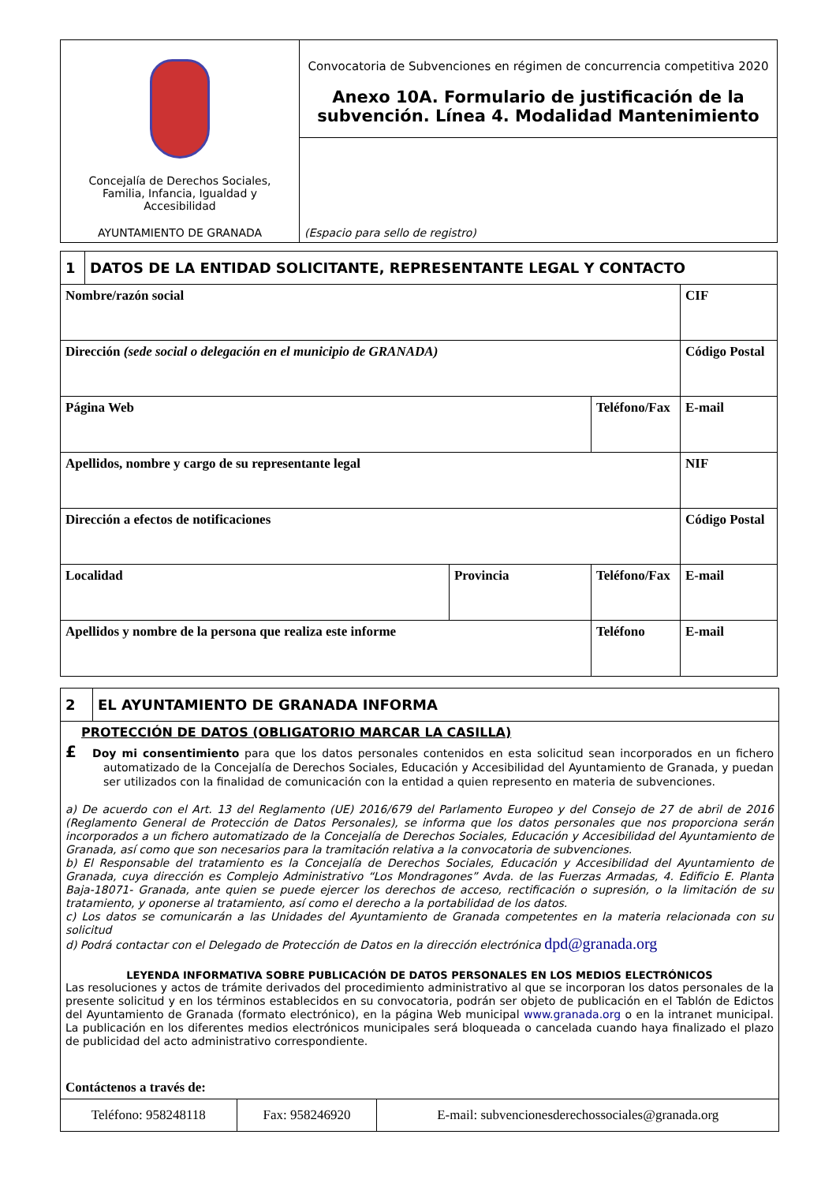| Concejalía de Derechos Sociales, Familia, Infancia, Igualdad y Accesibilidad AYUNTAMIENTO DE GRANADA | Convocatoria de Subvenciones en régimen de concurrencia competitiva 2020 Anexo 10A. Formulario de justificación de la subvención. Línea 4. Modalidad Mantenimiento |
| | (Espacio para sello de registro) |
| 1 | DATOS DE LA ENTIDAD SOLICITANTE, REPRESENTANTE LEGAL Y CONTACTO | | | | |
| Nombre/razón social | | | | | CIF |
| Dirección (sede social o delegación en el municipio de GRANADA) | | | | | Código Postal |
| Página Web | | | Teléfono/Fax | E-mail | |
| Apellidos, nombre y cargo de su representante legal | | | | | NIF |
| Dirección a efectos de notificaciones | | | | | Código Postal |
| Localidad | | Provincia | Teléfono/Fax | E-mail | |
| Apellidos y nombre de la persona que realiza este informe | | | Teléfono | E-mail | |
| 2 | EL AYUNTAMIENTO DE GRANADA INFORMA |
PROTECCIÓN DE DATOS (OBLIGATORIO MARCAR LA CASILLA)
£ Doy mi consentimiento para que los datos personales contenidos en esta solicitud sean incorporados en un fichero automatizado de la Concejalía de Derechos Sociales, Educación y Accesibilidad del Ayuntamiento de Granada, y puedan ser utilizados con la finalidad de comunicación con la entidad a quien represento en materia de subvenciones.
a) De acuerdo con el Art. 13 del Reglamento (UE) 2016/679 del Parlamento Europeo y del Consejo de 27 de abril de 2016 (Reglamento General de Protección de Datos Personales), se informa que los datos personales que nos proporciona serán incorporados a un fichero automatizado de la Concejalía de Derechos Sociales, Educación y Accesibilidad del Ayuntamiento de Granada, así como que son necesarios para la tramitación relativa a la convocatoria de subvenciones.
b) El Responsable del tratamiento es la Concejalía de Derechos Sociales, Educación y Accesibilidad del Ayuntamiento de Granada, cuya dirección es Complejo Administrativo “Los Mondragones” Avda. de las Fuerzas Armadas, 4. Edificio E. Planta Baja-18071- Granada, ante quien se puede ejercer los derechos de acceso, rectificación o supresión, o la limitación de su tratamiento, y oponerse al tratamiento, así como el derecho a la portabilidad de los datos.
c) Los datos se comunicarán a las Unidades del Ayuntamiento de Granada competentes en la materia relacionada con su solicitud
d) Podrá contactar con el Delegado de Protección de Datos en la dirección electrónica dpd@granada.org
LEYENDA INFORMATIVA SOBRE PUBLICACIÓN DE DATOS PERSONALES EN LOS MEDIOS ELECTRÓNICOS
Las resoluciones y actos de trámite derivados del procedimiento administrativo al que se incorporan los datos personales de la presente solicitud y en los términos establecidos en su convocatoria, podrán ser objeto de publicación en el Tablón de Edictos del Ayuntamiento de Granada (formato electrónico), en la página Web municipal www.granada.org o en la intranet municipal. La publicación en los diferentes medios electrónicos municipales será bloqueada o cancelada cuando haya finalizado el plazo de publicidad del acto administrativo correspondiente.
Contáctenos a través de:
| Teléfono: 958248118 | Fax: 958246920 | E-mail: subvencionesderechossociales@granada.org |